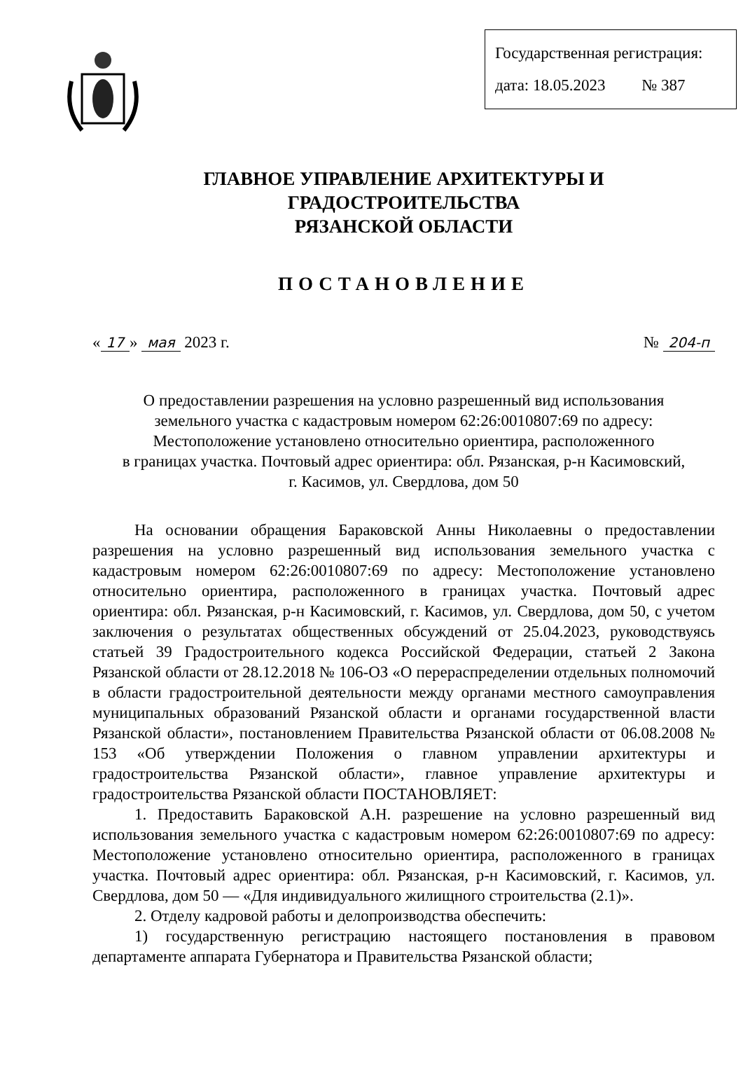Государственная регистрация:
дата: 18.05.2023 № 387
ГЛАВНОЕ УПРАВЛЕНИЕ АРХИТЕКТУРЫ И ГРАДОСТРОИТЕЛЬСТВА
РЯЗАНСКОЙ ОБЛАСТИ
ПОСТАНОВЛЕНИЕ
« 17 » мая 2023 г. № 204-п
О предоставлении разрешения на условно разрешенный вид использования
земельного участка с кадастровым номером 62:26:0010807:69 по адресу:
Местоположение установлено относительно ориентира, расположенного
в границах участка. Почтовый адрес ориентира: обл. Рязанская, р-н Касимовский,
г. Касимов, ул. Свердлова, дом 50
На основании обращения Бараковской Анны Николаевны о предоставлении разрешения на условно разрешенный вид использования земельного участка с кадастровым номером 62:26:0010807:69 по адресу: Местоположение установлено относительно ориентира, расположенного в границах участка. Почтовый адрес ориентира: обл. Рязанская, р-н Касимовский, г. Касимов, ул. Свердлова, дом 50, с учетом заключения о результатах общественных обсуждений от 25.04.2023, руководствуясь статьей 39 Градостроительного кодекса Российской Федерации, статьей 2 Закона Рязанской области от 28.12.2018 № 106-ОЗ «О перераспределении отдельных полномочий в области градостроительной деятельности между органами местного самоуправления муниципальных образований Рязанской области и органами государственной власти Рязанской области», постановлением Правительства Рязанской области от 06.08.2008 № 153 «Об утверждении Положения о главном управлении архитектуры и градостроительства Рязанской области», главное управление архитектуры и градостроительства Рязанской области ПОСТАНОВЛЯЕТ:
1. Предоставить Бараковской А.Н. разрешение на условно разрешенный вид использования земельного участка с кадастровым номером 62:26:0010807:69 по адресу: Местоположение установлено относительно ориентира, расположенного в границах участка. Почтовый адрес ориентира: обл. Рязанская, р-н Касимовский, г. Касимов, ул. Свердлова, дом 50 — «Для индивидуального жилищного строительства (2.1)».
2. Отделу кадровой работы и делопроизводства обеспечить:
1) государственную регистрацию настоящего постановления в правовом департаменте аппарата Губернатора и Правительства Рязанской области;